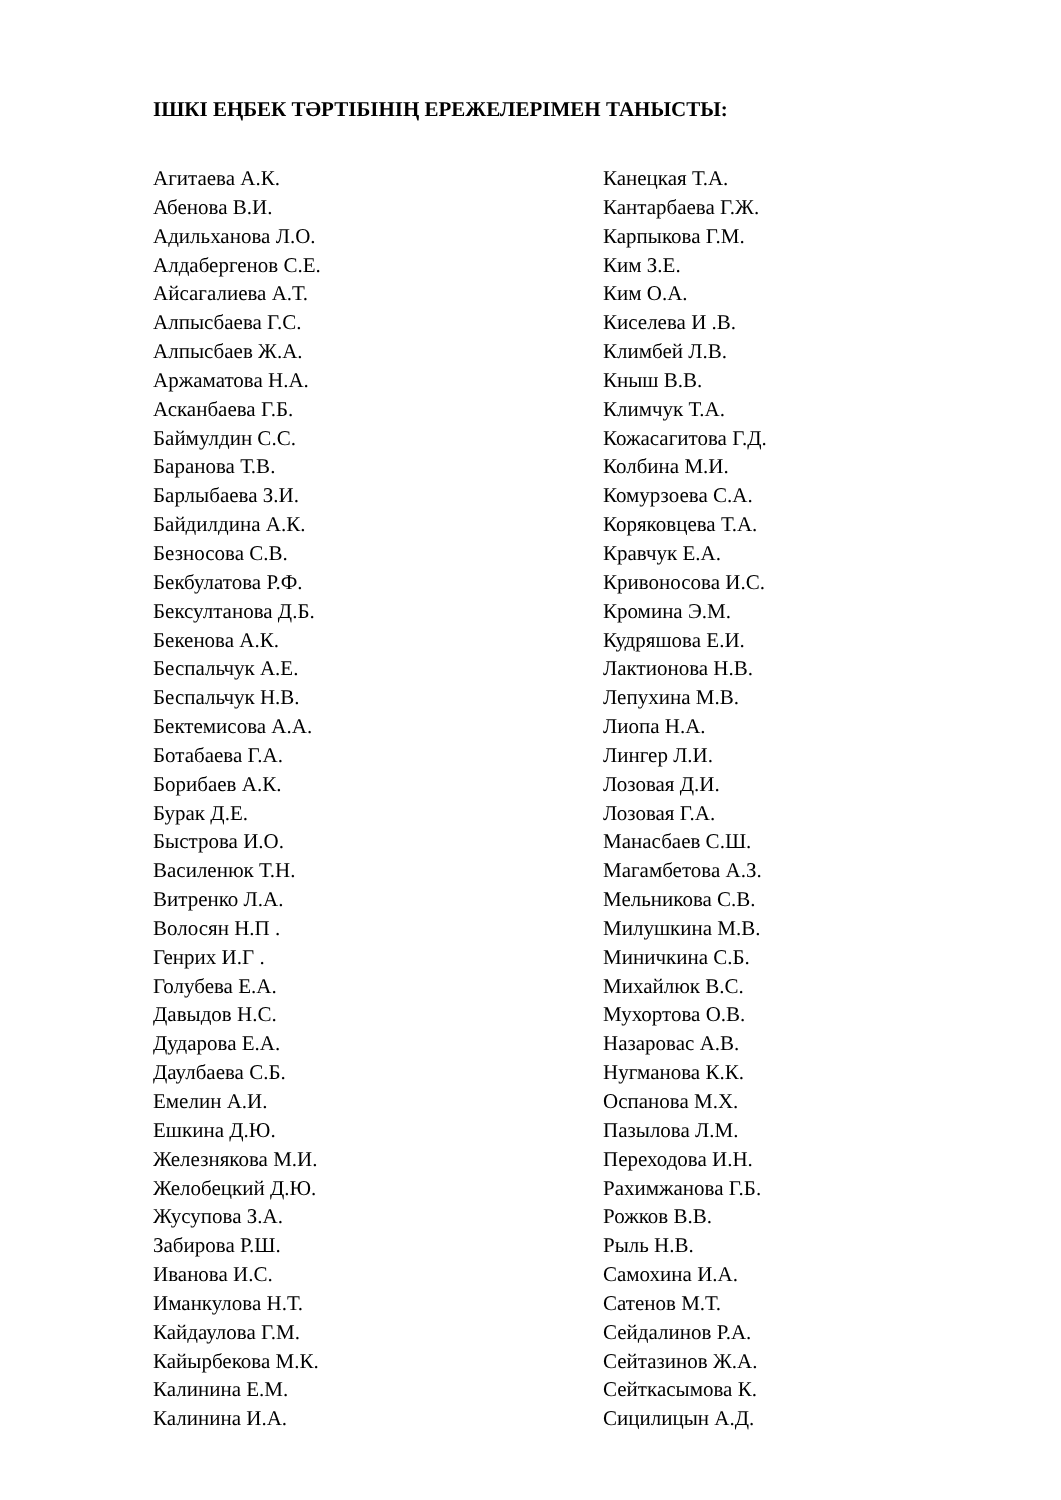ІШКІ ЕҢБЕК ТӘРТІБІНІҢ ЕРЕЖЕЛЕРІМЕН ТАНЫСТЫ:
Агитаева А.К.
Абенова В.И.
Адильханова Л.О.
Алдабергенов С.Е.
Айсагалиева А.Т.
Алпысбаева Г.С.
Алпысбаев Ж.А.
Аржаматова Н.А.
Асканбаева Г.Б.
Баймулдин С.С.
Баранова Т.В.
Барлыбаева З.И.
Байдилдина А.К.
Безносова С.В.
Бекбулатова Р.Ф.
Бексултанова Д.Б.
Бекенова А.К.
Беспальчук А.Е.
Беспальчук Н.В.
Бектемисова А.А.
Ботабаева Г.А.
Борибаев А.К.
Бурак Д.Е.
Быстрова И.О.
Василенюк Т.Н.
Витренко Л.А.
Волосян Н.П .
Генрих И.Г .
Голубева Е.А.
Давыдов Н.С.
Дударова Е.А.
Даулбаева С.Б.
Емелин А.И.
Ешкина Д.Ю.
Железнякова М.И.
Желобецкий Д.Ю.
Жусупова З.А.
Забирова Р.Ш.
Иванова И.С.
Иманкулова Н.Т.
Кайдаулова Г.М.
Кайырбекова М.К.
Калинина Е.М.
Калинина И.А.
Канецкая Т.А.
Кантарбаева Г.Ж.
Карпыкова Г.М.
Ким З.Е.
Ким О.А.
Киселева И .В.
Климбей Л.В.
Кныш В.В.
Климчук Т.А.
Кожасагитова Г.Д.
Колбина М.И.
Комурзоева С.А.
Коряковцева Т.А.
Кравчук Е.А.
Кривоносова И.С.
Кромина Э.М.
Кудряшова Е.И.
Лактионова Н.В.
Лепухина М.В.
Лиопа Н.А.
Лингер Л.И.
Лозовая Д.И.
Лозовая Г.А.
Манасбаев С.Ш.
Магамбетова А.З.
Мельникова С.В.
Милушкина М.В.
Миничкина С.Б.
Михайлюк В.С.
Мухортова О.В.
Назаровас А.В.
Нугманова К.К.
Оспанова М.Х.
Пазылова Л.М.
Переходова И.Н.
Рахимжанова Г.Б.
Рожков В.В.
Рыль Н.В.
Самохина И.А.
Сатенов М.Т.
Сейдалинов Р.А.
Сейтазинов Ж.А.
Сейткасымова К.
Сицилицын А.Д.